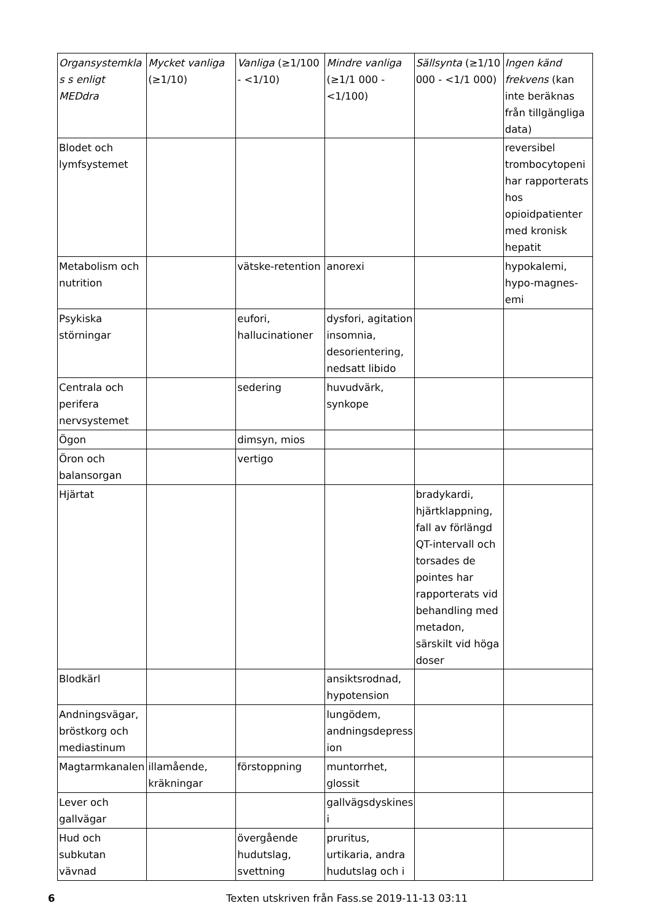| Organsystemklas s enligt MEDdra | Mycket vanliga (≥1/10) | Vanliga (≥1/100 - <1/10) | Mindre vanliga (≥1/1 000 - <1/100) | Sällsynta (≥1/10 000 - <1/1 000) | Ingen känd frekvens (kan inte beräknas från tillgängliga data) |
| --- | --- | --- | --- | --- | --- |
| Blodet och lymfsystemet | | | | | reversibel trombocytopeni har rapporterats hos opioidpatienter med kronisk hepatit |
| Metabolism och nutrition | | vätske-retention | anorexi | | hypokalemi, hypo-magnes-emi |
| Psykiska störningar | | eufori, hallucinationer | dysfori, agitation insomnia, desorientering, nedsatt libido | | |
| Centrala och perifera nervsystemet | | sedering | huvudvärk, synkope | | |
| Ögon | | dimsyn, mios | | | |
| Öron och balansorgan | | vertigo | | | |
| Hjärtat | | | | bradykardi, hjärtklappning, fall av förlängd QT-intervall och torsades de pointes har rapporterats vid behandling med metadon, särskilt vid höga doser | |
| Blodkärl | | | ansiktsrodnad, hypotension | | |
| Andningsvägar, bröstkorg och mediastinum | | | lungödem, andningsdepression | | |
| Magtarmkanalen | illamående, kräkningar | förstoppning | muntorrhet, glossit | | |
| Lever och gallvägar | | | gallvägsdyskinesi | | |
| Hud och subkutan vävnad | | övergående hudutslag, svettning | pruritus, urtikaria, andra hudutslag och i | | |
6 Texten utskriven från Fass.se 2019-11-13 03:11